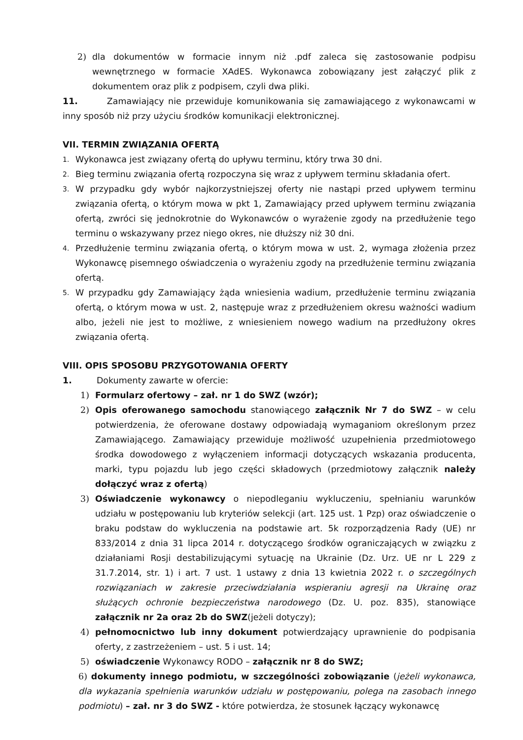2) dla dokumentów w formacie innym niż .pdf zaleca się zastosowanie podpisu wewnętrznego w formacie XAdES. Wykonawca zobowiązany jest załączyć plik z dokumentem oraz plik z podpisem, czyli dwa pliki.
11. Zamawiający nie przewiduje komunikowania się zamawiającego z wykonawcami w inny sposób niż przy użyciu środków komunikacji elektronicznej.
VII. TERMIN ZWIĄZANIA OFERTĄ
1. Wykonawca jest związany ofertą do upływu terminu, który trwa 30 dni.
2. Bieg terminu związania ofertą rozpoczyna się wraz z upływem terminu składania ofert.
3. W przypadku gdy wybór najkorzystniejszej oferty nie nastąpi przed upływem terminu związania ofertą, o którym mowa w pkt 1, Zamawiający przed upływem terminu związania ofertą, zwróci się jednokrotnie do Wykonawców o wyrażenie zgody na przedłużenie tego terminu o wskazywany przez niego okres, nie dłuższy niż 30 dni.
4. Przedłużenie terminu związania ofertą, o którym mowa w ust. 2, wymaga złożenia przez Wykonawcę pisemnego oświadczenia o wyrażeniu zgody na przedłużenie terminu związania ofertą.
5. W przypadku gdy Zamawiający żąda wniesienia wadium, przedłużenie terminu związania ofertą, o którym mowa w ust. 2, następuje wraz z przedłużeniem okresu ważności wadium albo, jeżeli nie jest to możliwe, z wniesieniem nowego wadium na przedłużony okres związania ofertą.
VIII. OPIS SPOSOBU PRZYGOTOWANIA OFERTY
1. Dokumenty zawarte w ofercie:
1) Formularz ofertowy – zał. nr 1 do SWZ (wzór);
2) Opis oferowanego samochodu stanowiącego załącznik Nr 7 do SWZ – w celu potwierdzenia, że oferowane dostawy odpowiadają wymaganiom określonym przez Zamawiającego. Zamawiający przewiduje możliwość uzupełnienia przedmiotowego środka dowodowego z wyłączeniem informacji dotyczących wskazania producenta, marki, typu pojazdu lub jego części składowych (przedmiotowy załącznik należy dołączyć wraz z ofertą)
3) Oświadczenie wykonawcy o niepodleganiu wykluczeniu, spełnianiu warunków udziału w postępowaniu lub kryteriów selekcji (art. 125 ust. 1 Pzp) oraz oświadczenie o braku podstaw do wykluczenia na podstawie art. 5k rozporządzenia Rady (UE) nr 833/2014 z dnia 31 lipca 2014 r. dotyczącego środków ograniczających w związku z działaniami Rosji destabilizującymi sytuację na Ukrainie (Dz. Urz. UE nr L 229 z 31.7.2014, str. 1) i art. 7 ust. 1 ustawy z dnia 13 kwietnia 2022 r. o szczególnych rozwiązaniach w zakresie przeciwdziałania wspieraniu agresji na Ukrainę oraz służących ochronie bezpieczeństwa narodowego (Dz. U. poz. 835), stanowiące załącznik nr 2a oraz 2b do SWZ(jeżeli dotyczy);
4) pełnomocnictwo lub inny dokument potwierdzający uprawnienie do podpisania oferty, z zastrzeżeniem – ust. 5 i ust. 14;
5) oświadczenie Wykonawcy RODO – załącznik nr 8 do SWZ;
6) dokumenty innego podmiotu, w szczególności zobowiązanie (jeżeli wykonawca, dla wykazania spełnienia warunków udziału w postępowaniu, polega na zasobach innego podmiotu) – zał. nr 3 do SWZ - które potwierdza, że stosunek łączący wykonawcę